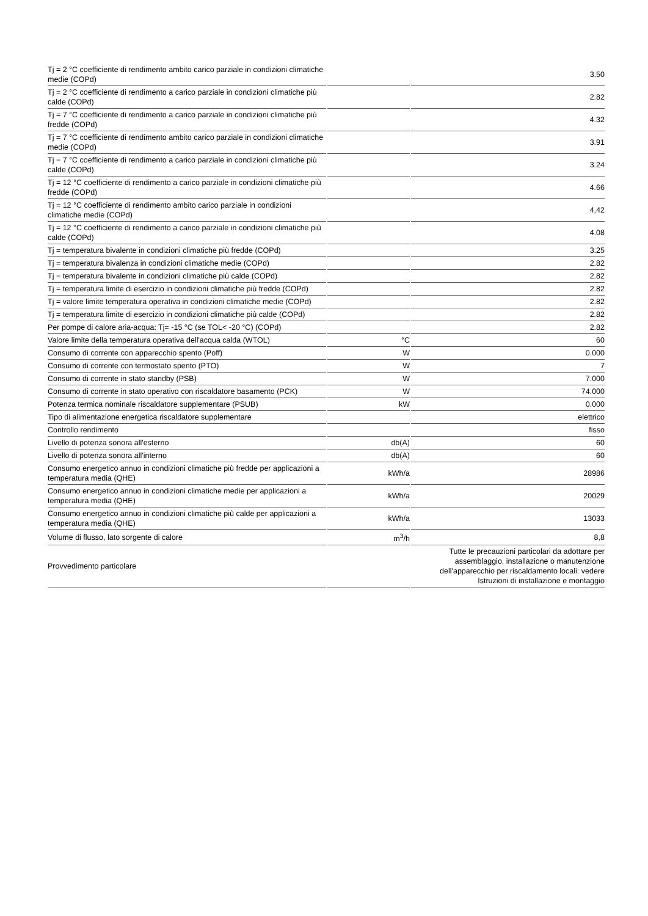| Tj = 2 °C coefficiente di rendimento ambito carico parziale in condizioni climatiche medie (COPd) | | 3.50 |
| Tj = 2 °C coefficiente di rendimento a carico parziale in condizioni climatiche più calde (COPd) | | 2.82 |
| Tj = 7 °C coefficiente di rendimento a carico parziale in condizioni climatiche più fredde (COPd) | | 4.32 |
| Tj = 7 °C coefficiente di rendimento ambito carico parziale in condizioni climatiche medie (COPd) | | 3.91 |
| Tj = 7 °C coefficiente di rendimento a carico parziale in condizioni climatiche più calde (COPd) | | 3.24 |
| Tj = 12 °C coefficiente di rendimento a carico parziale in condizioni climatiche più fredde (COPd) | | 4.66 |
| Tj = 12 °C coefficiente di rendimento ambito carico parziale in condizioni climatiche medie (COPd) | | 4,42 |
| Tj = 12 °C coefficiente di rendimento a carico parziale in condizioni climatiche più calde (COPd) | | 4.08 |
| Tj = temperatura bivalente in condizioni climatiche più fredde (COPd) | | 3.25 |
| Tj = temperatura bivalenza in condizioni climatiche medie (COPd) | | 2.82 |
| Tj = temperatura bivalente in condizioni climatiche più calde (COPd) | | 2.82 |
| Tj = temperatura limite di esercizio in condizioni climatiche più fredde (COPd) | | 2.82 |
| Tj = valore limite temperatura operativa in condizioni climatiche medie (COPd) | | 2.82 |
| Tj = temperatura limite di esercizio in condizioni climatiche più calde (COPd) | | 2.82 |
| Per pompe di calore aria-acqua: Tj= -15 °C (se TOL< -20 °C) (COPd) | | 2.82 |
| Valore limite della temperatura operativa dell'acqua calda (WTOL) | °C | 60 |
| Consumo di corrente con apparecchio spento (Poff) | W | 0.000 |
| Consumo di corrente con termostato spento (PTO) | W | 7 |
| Consumo di corrente in stato standby (PSB) | W | 7.000 |
| Consumo di corrente in stato operativo con riscaldatore basamento (PCK) | W | 74.000 |
| Potenza termica nominale riscaldatore supplementare (PSUB) | kW | 0.000 |
| Tipo di alimentazione energetica riscaldatore supplementare | | elettrico |
| Controllo rendimento | | fisso |
| Livello di potenza sonora all'esterno | db(A) | 60 |
| Livello di potenza sonora all'interno | db(A) | 60 |
| Consumo energetico annuo in condizioni climatiche più fredde per applicazioni a temperatura media (QHE) | kWh/a | 28986 |
| Consumo energetico annuo in condizioni climatiche medie per applicazioni a temperatura media (QHE) | kWh/a | 20029 |
| Consumo energetico annuo in condizioni climatiche più calde per applicazioni a temperatura media (QHE) | kWh/a | 13033 |
| Volume di flusso, lato sorgente di calore | m<sup>3</sup>/h | 8,8 |
| Provvedimento particolare | | Tutte le precauzioni particolari da adottare per assemblaggio, installazione o manutenzione dell'apparecchio per riscaldamento locali: vedere Istruzioni di installazione e montaggio |